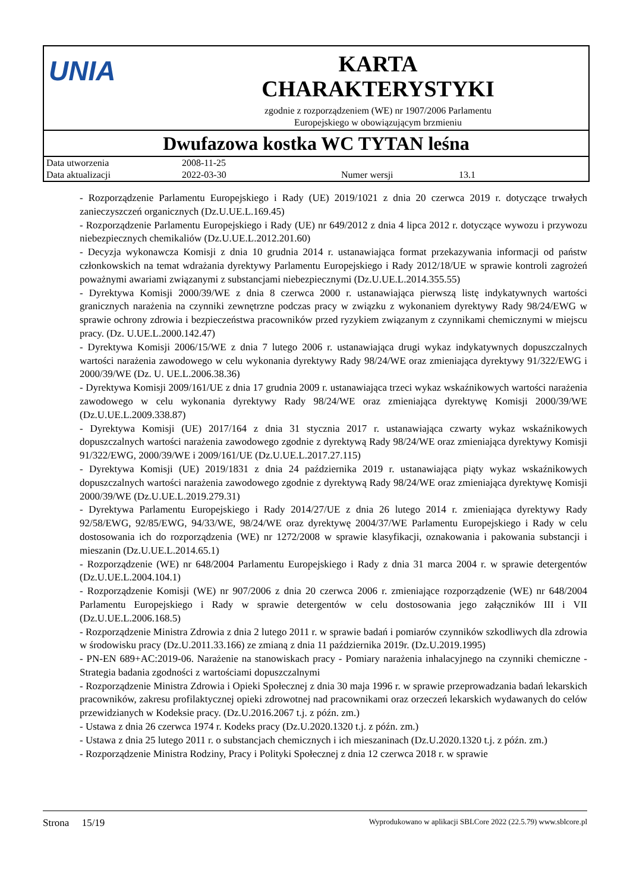UNIA
KARTA
CHARAKTERYSTYKI
zgodnie z rozporządzeniem (WE) nr 1907/2006 Parlamentu
Europejskiego w obowiązującym brzmieniu
Dwufazowa kostka WC TYTAN leśna
| Data utworzenia | 2008-11-25 | | |
| Data aktualizacji | 2022-03-30 | Numer wersji | 13.1 |
- Rozporządzenie Parlamentu Europejskiego i Rady (UE) 2019/1021 z dnia 20 czerwca 2019 r. dotyczące trwałych zanieczyszczeń organicznych (Dz.U.UE.L.169.45)
- Rozporządzenie Parlamentu Europejskiego i Rady (UE) nr 649/2012 z dnia 4 lipca 2012 r. dotyczące wywozu i przywozu niebezpiecznych chemikaliów (Dz.U.UE.L.2012.201.60)
- Decyzja wykonawcza Komisji z dnia 10 grudnia 2014 r. ustanawiająca format przekazywania informacji od państw członkowskich na temat wdrażania dyrektywy Parlamentu Europejskiego i Rady 2012/18/UE w sprawie kontroli zagrożeń poważnymi awariami związanymi z substancjami niebezpiecznymi (Dz.U.UE.L.2014.355.55)
- Dyrektywa Komisji 2000/39/WE z dnia 8 czerwca 2000 r. ustanawiająca pierwszą listę indykatywnych wartości granicznych narażenia na czynniki zewnętrzne podczas pracy w związku z wykonaniem dyrektywy Rady 98/24/EWG w sprawie ochrony zdrowia i bezpieczeństwa pracowników przed ryzykiem związanym z czynnikami chemicznymi w miejscu pracy. (Dz. U.UE.L.2000.142.47)
- Dyrektywa Komisji 2006/15/WE z dnia 7 lutego 2006 r. ustanawiająca drugi wykaz indykatywnych dopuszczalnych wartości narażenia zawodowego w celu wykonania dyrektywy Rady 98/24/WE oraz zmieniająca dyrektywy 91/322/EWG i 2000/39/WE (Dz. U. UE.L.2006.38.36)
- Dyrektywa Komisji 2009/161/UE z dnia 17 grudnia 2009 r. ustanawiająca trzeci wykaz wskaźnikowych wartości narażenia zawodowego w celu wykonania dyrektywy Rady 98/24/WE oraz zmieniająca dyrektywę Komisji 2000/39/WE (Dz.U.UE.L.2009.338.87)
- Dyrektywa Komisji (UE) 2017/164 z dnia 31 stycznia 2017 r. ustanawiająca czwarty wykaz wskaźnikowych dopuszczalnych wartości narażenia zawodowego zgodnie z dyrektywą Rady 98/24/WE oraz zmieniająca dyrektywy Komisji 91/322/EWG, 2000/39/WE i 2009/161/UE (Dz.U.UE.L.2017.27.115)
- Dyrektywa Komisji (UE) 2019/1831 z dnia 24 października 2019 r. ustanawiająca piąty wykaz wskaźnikowych dopuszczalnych wartości narażenia zawodowego zgodnie z dyrektywą Rady 98/24/WE oraz zmieniająca dyrektywę Komisji 2000/39/WE (Dz.U.UE.L.2019.279.31)
- Dyrektywa Parlamentu Europejskiego i Rady 2014/27/UE z dnia 26 lutego 2014 r. zmieniająca dyrektywy Rady 92/58/EWG, 92/85/EWG, 94/33/WE, 98/24/WE oraz dyrektywę 2004/37/WE Parlamentu Europejskiego i Rady w celu dostosowania ich do rozporządzenia (WE) nr 1272/2008 w sprawie klasyfikacji, oznakowania i pakowania substancji i mieszanin (Dz.U.UE.L.2014.65.1)
- Rozporządzenie (WE) nr 648/2004 Parlamentu Europejskiego i Rady z dnia 31 marca 2004 r. w sprawie detergentów (Dz.U.UE.L.2004.104.1)
- Rozporządzenie Komisji (WE) nr 907/2006 z dnia 20 czerwca 2006 r. zmieniające rozporządzenie (WE) nr 648/2004 Parlamentu Europejskiego i Rady w sprawie detergentów w celu dostosowania jego załączników III i VII (Dz.U.UE.L.2006.168.5)
- Rozporządzenie Ministra Zdrowia z dnia 2 lutego 2011 r. w sprawie badań i pomiarów czynników szkodliwych dla zdrowia w środowisku pracy (Dz.U.2011.33.166) ze zmianą z dnia 11 października 2019r. (Dz.U.2019.1995)
- PN-EN 689+AC:2019-06. Narażenie na stanowiskach pracy - Pomiary narażenia inhalacyjnego na czynniki chemiczne - Strategia badania zgodności z wartościami dopuszczalnymi
- Rozporządzenie Ministra Zdrowia i Opieki Społecznej z dnia 30 maja 1996 r. w sprawie przeprowadzania badań lekarskich pracowników, zakresu profilaktycznej opieki zdrowotnej nad pracownikami oraz orzeczeń lekarskich wydawanych do celów przewidzianych w Kodeksie pracy. (Dz.U.2016.2067 t.j. z późn. zm.)
- Ustawa z dnia 26 czerwca 1974 r. Kodeks pracy (Dz.U.2020.1320 t.j. z późn. zm.)
- Ustawa z dnia 25 lutego 2011 r. o substancjach chemicznych i ich mieszaninach (Dz.U.2020.1320 t.j. z późn. zm.)
- Rozporządzenie Ministra Rodziny, Pracy i Polityki Społecznej z dnia 12 czerwca 2018 r. w sprawie
Strona 15/19 Wyprodukowano w aplikacji SBLCore 2022 (22.5.79) www.sblcore.pl